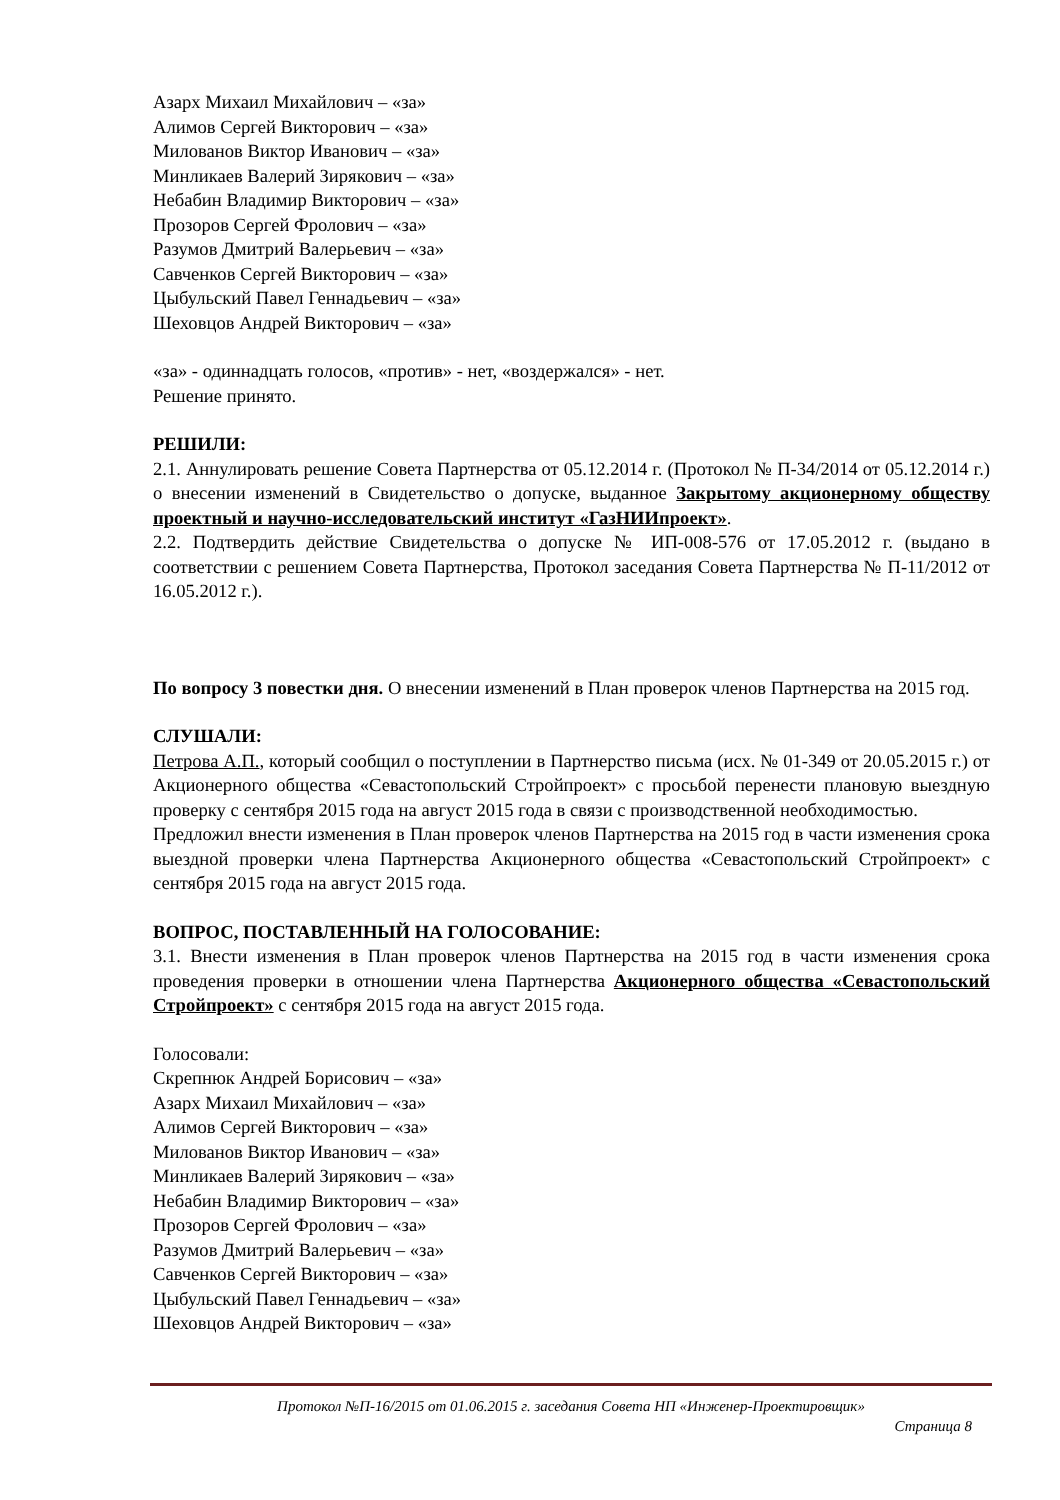Азарх Михаил Михайлович – «за»
Алимов Сергей Викторович – «за»
Милованов Виктор Иванович – «за»
Минликаев Валерий Зирякович – «за»
Небабин Владимир Викторович – «за»
Прозоров Сергей Фролович – «за»
Разумов Дмитрий Валерьевич – «за»
Савченков Сергей Викторович – «за»
Цыбульский Павел Геннадьевич – «за»
Шеховцов Андрей Викторович – «за»
«за» - одиннадцать голосов, «против» - нет, «воздержался» - нет.
Решение принято.
РЕШИЛИ:
2.1. Аннулировать решение Совета Партнерства от 05.12.2014 г. (Протокол № П-34/2014 от 05.12.2014 г.) о внесении изменений в Свидетельство о допуске, выданное Закрытому акционерному обществу проектный и научно-исследовательский институт «ГазНИИпроект».
2.2. Подтвердить действие Свидетельства о допуске № ИП-008-576 от 17.05.2012 г. (выдано в соответствии с решением Совета Партнерства, Протокол заседания Совета Партнерства № П-11/2012 от 16.05.2012 г.).
По вопросу 3 повестки дня. О внесении изменений в План проверок членов Партнерства на 2015 год.
СЛУШАЛИ:
Петрова А.П., который сообщил о поступлении в Партнерство письма (исх. № 01-349 от 20.05.2015 г.) от Акционерного общества «Севастопольский Стройпроект» с просьбой перенести плановую выездную проверку с сентября 2015 года на август 2015 года в связи с производственной необходимостью.
Предложил внести изменения в План проверок членов Партнерства на 2015 год в части изменения срока выездной проверки члена Партнерства Акционерного общества «Севастопольский Стройпроект» с сентября 2015 года на август 2015 года.
ВОПРОС, ПОСТАВЛЕННЫЙ НА ГОЛОСОВАНИЕ:
3.1. Внести изменения в План проверок членов Партнерства на 2015 год в части изменения срока проведения проверки в отношении члена Партнерства Акционерного общества «Севастопольский Стройпроект» с сентября 2015 года на август 2015 года.
Голосовали:
Скрепнюк Андрей Борисович – «за»
Азарх Михаил Михайлович – «за»
Алимов Сергей Викторович – «за»
Милованов Виктор Иванович – «за»
Минликаев Валерий Зирякович – «за»
Небабин Владимир Викторович – «за»
Прозоров Сергей Фролович – «за»
Разумов Дмитрий Валерьевич – «за»
Савченков Сергей Викторович – «за»
Цыбульский Павел Геннадьевич – «за»
Шеховцов Андрей Викторович – «за»
Протокол №П-16/2015 от 01.06.2015 г. заседания Совета НП «Инженер-Проектировщик»
Страница 8